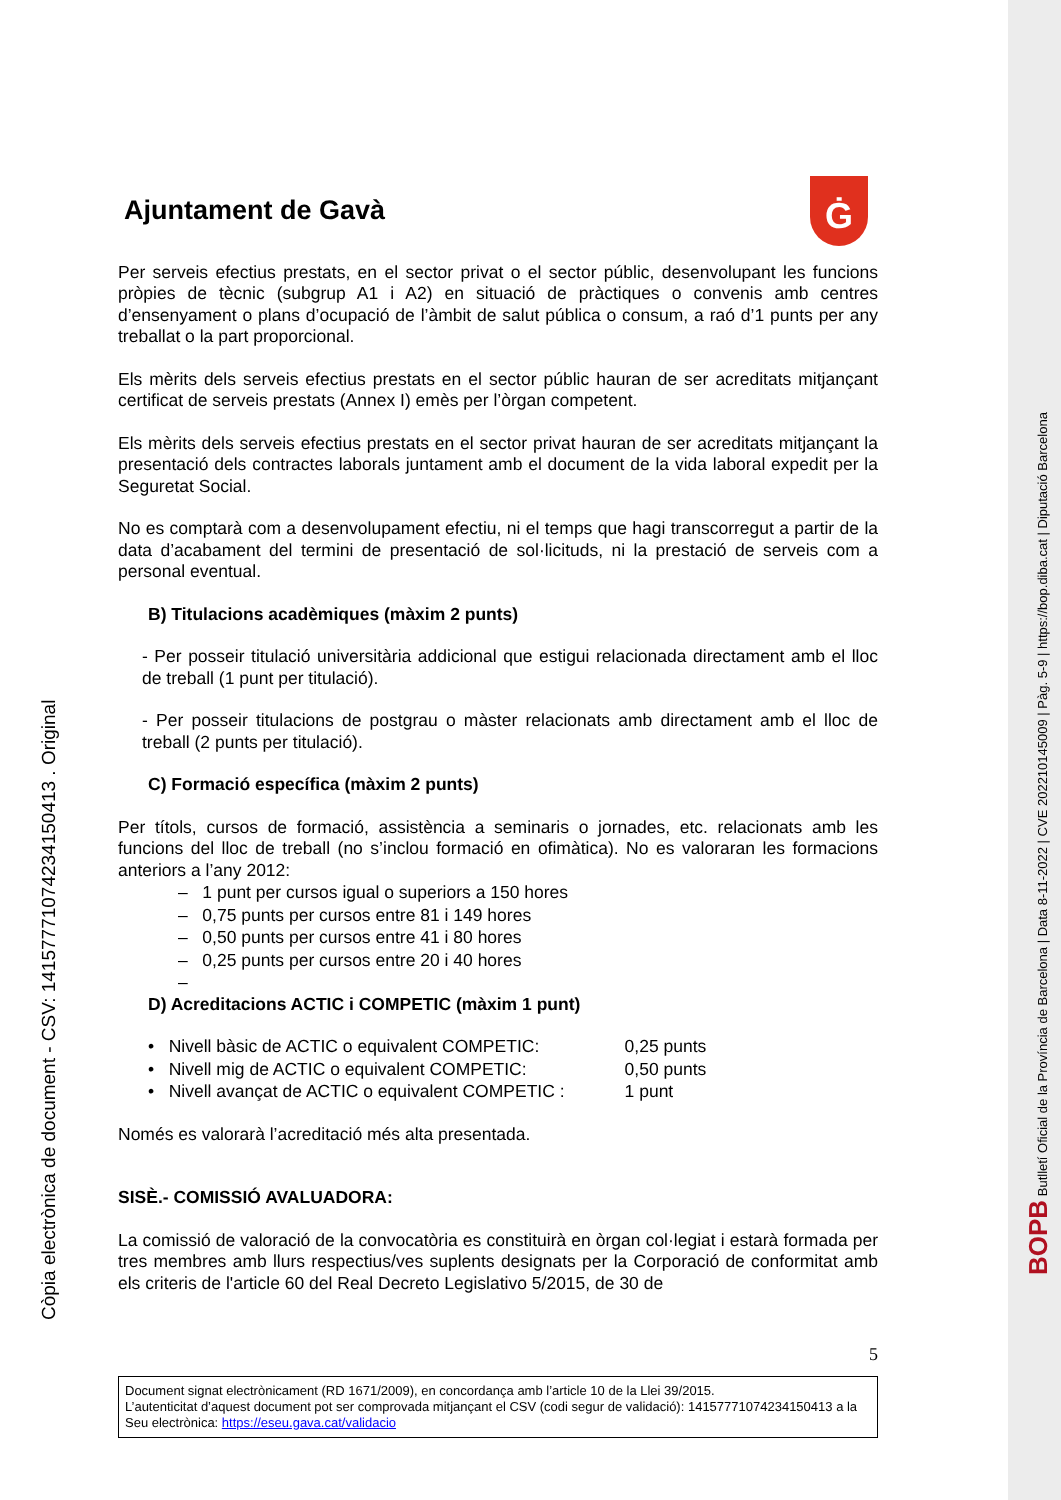Ġ
Ajuntament de Gavà
Per serveis efectius prestats, en el sector privat o el sector públic, desenvolupant les funcions pròpies de tècnic (subgrup A1 i A2) en situació de pràctiques o convenis amb centres d’ensenyament o plans d’ocupació de l’àmbit de salut pública o consum, a raó d’1 punts per any treballat o la part proporcional.
Els mèrits dels serveis efectius prestats en el sector públic hauran de ser acreditats mitjançant certificat de serveis prestats (Annex I) emès per l’òrgan competent.
Els mèrits dels serveis efectius prestats en el sector privat hauran de ser acreditats mitjançant la presentació dels contractes laborals juntament amb el document de la vida laboral expedit per la Seguretat Social.
No es comptarà com a desenvolupament efectiu, ni el temps que hagi transcorregut a partir de la data d’acabament del termini de presentació de sol·licituds, ni la prestació de serveis com a personal eventual.
B) Titulacions acadèmiques (màxim 2 punts)
- Per posseir titulació universitària addicional que estigui relacionada directament amb el lloc de treball (1 punt per titulació).
- Per posseir titulacions de postgrau o màster relacionats amb directament amb el lloc de treball (2 punts per titulació).
C) Formació específica (màxim 2 punts)
Per títols, cursos de formació, assistència a seminaris o jornades, etc. relacionats amb les funcions del lloc de treball (no s’inclou formació en ofimàtica). No es valoraran les formacions anteriors a l’any 2012:
– 1 punt per cursos igual o superiors a 150 hores
– 0,75 punts per cursos entre 81 i 149 hores
– 0,50 punts per cursos entre 41 i 80 hores
– 0,25 punts per cursos entre 20 i 40 hores
–
D) Acreditacions ACTIC i COMPETIC (màxim 1 punt)
| • Nivell bàsic de ACTIC o equivalent COMPETIC: | 0,25 punts |
| • Nivell mig de ACTIC o equivalent COMPETIC: | 0,50 punts |
| • Nivell avançat de ACTIC o equivalent COMPETIC : | 1 punt |
Només es valorarà l’acreditació més alta presentada.
SISÈ.- COMISSIÓ AVALUADORA:
La comissió de valoració de la convocatòria es constituirà en òrgan col·legiat i estarà formada per tres membres amb llurs respectius/ves suplents designats per la Corporació de conformitat amb els criteris de l'article 60 del Real Decreto Legislativo 5/2015, de 30 de
5
Document signat electrònicament (RD 1671/2009), en concordança amb l’article 10 de la Llei 39/2015.
L’autenticitat d’aquest document pot ser comprovada mitjançant el CSV (codi segur de validació): 14157771074234150413 a la Seu electrònica: https://eseu.gava.cat/validacio
Còpia electrònica de document - CSV: 14157771074234150413 . Original
BOPB Butlletí Oficial de la Província de Barcelona | Data 8-11-2022 | CVE 202210145009 | Pàg. 5-9 | https://bop.diba.cat | Diputació Barcelona